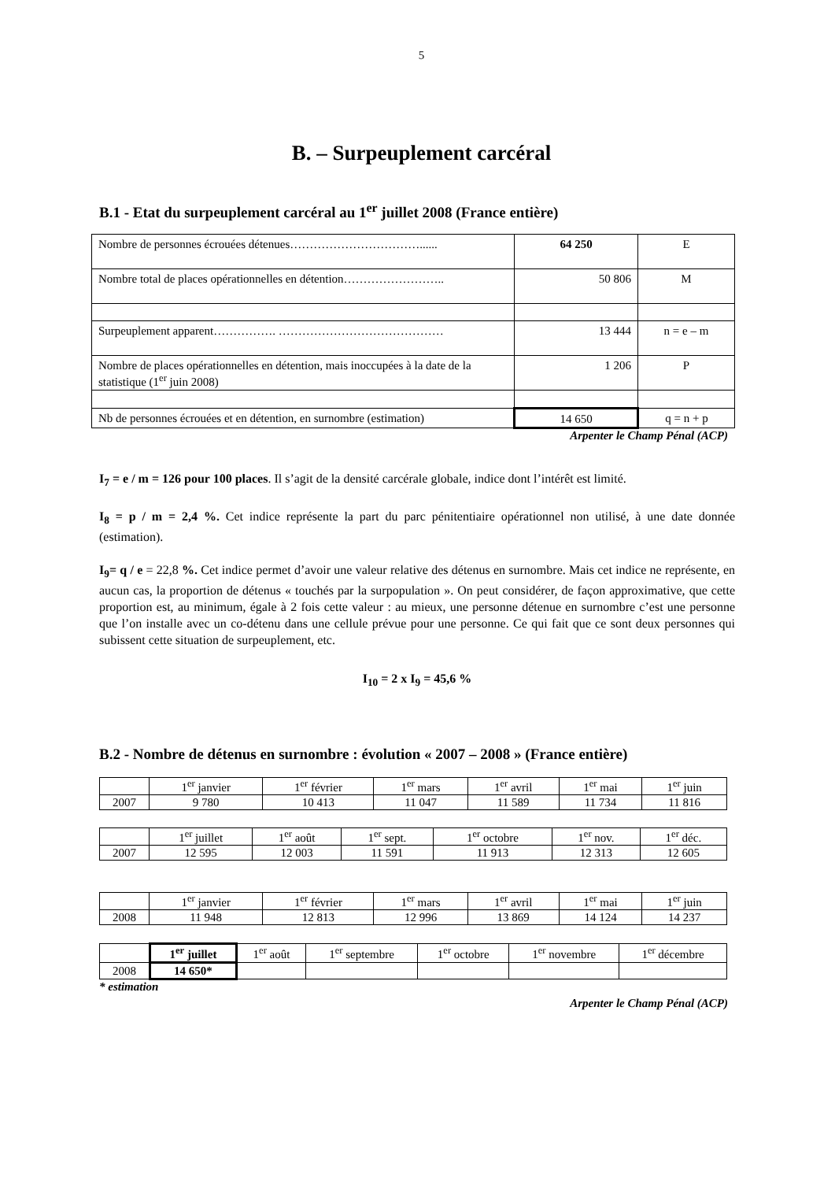5
B. – Surpeuplement carcéral
B.1 - Etat du surpeuplement carcéral au 1<sup>er</sup> juillet 2008 (France entière)
| Nombre de personnes écrouées détenues……………………………...... | 64 250 | E |
| Nombre total de places opérationnelles en détention…………………….. | 50 806 | M |
| Surpeuplement apparent……………. …………………………………… | 13 444 | n = e – m |
| Nombre de places opérationnelles en détention, mais inoccupées à la date de la statistique (1<sup>er</sup> juin 2008) | 1 206 | P |
| Nb de personnes écrouées et en détention, en surnombre (estimation) | 14 650 | q = n + p |
Arpenter le Champ Pénal (ACP)
I<sub>7</sub> = e / m = 126 pour 100 places. Il s’agit de la densité carcérale globale, indice dont l’intérêt est limité.
I<sub>8</sub> = p / m = 2,4 %. Cet indice représente la part du parc pénitentiaire opérationnel non utilisé, à une date donnée (estimation).
I<sub>9</sub>= q / e = 22,8 %. Cet indice permet d’avoir une valeur relative des détenus en surnombre. Mais cet indice ne représente, en aucun cas, la proportion de détenus « touchés par la surpopulation ». On peut considérer, de façon approximative, que cette proportion est, au minimum, égale à 2 fois cette valeur : au mieux, une personne détenue en surnombre c’est une personne que l’on installe avec un co-détenu dans une cellule prévue pour une personne. Ce qui fait que ce sont deux personnes qui subissent cette situation de surpeuplement, etc.
I<sub>10</sub> = 2 x I<sub>9</sub> = 45,6 %
B.2 - Nombre de détenus en surnombre : évolution « 2007 – 2008 » (France entière)
| | 1<sup>er</sup> janvier | 1<sup>er</sup> février | 1<sup>er</sup> mars | 1<sup>er</sup> avril | 1<sup>er</sup> mai | 1<sup>er</sup> juin |
| 2007 | 9 780 | 10 413 | 11 047 | 11 589 | 11 734 | 11 816 |
| | 1<sup>er</sup> juillet | 1<sup>er</sup> août | 1<sup>er</sup> sept. | 1<sup>er</sup> octobre | 1<sup>er</sup> nov. | 1<sup>er</sup> déc. |
| 2007 | 12 595 | 12 003 | 11 591 | 11 913 | 12 313 | 12 605 |
| | 1<sup>er</sup> janvier | 1<sup>er</sup> février | 1<sup>er</sup> mars | 1<sup>er</sup> avril | 1<sup>er</sup> mai | 1<sup>er</sup> juin |
| 2008 | 11 948 | 12 813 | 12 996 | 13 869 | 14 124 | 14 237 |
| | 1<sup>er</sup> juillet | 1<sup>er</sup> août | 1<sup>er</sup> septembre | 1<sup>er</sup> octobre | 1<sup>er</sup> novembre | 1<sup>er</sup> décembre |
| 2008 | 14 650* | | | | | |
* estimation
Arpenter le Champ Pénal (ACP)